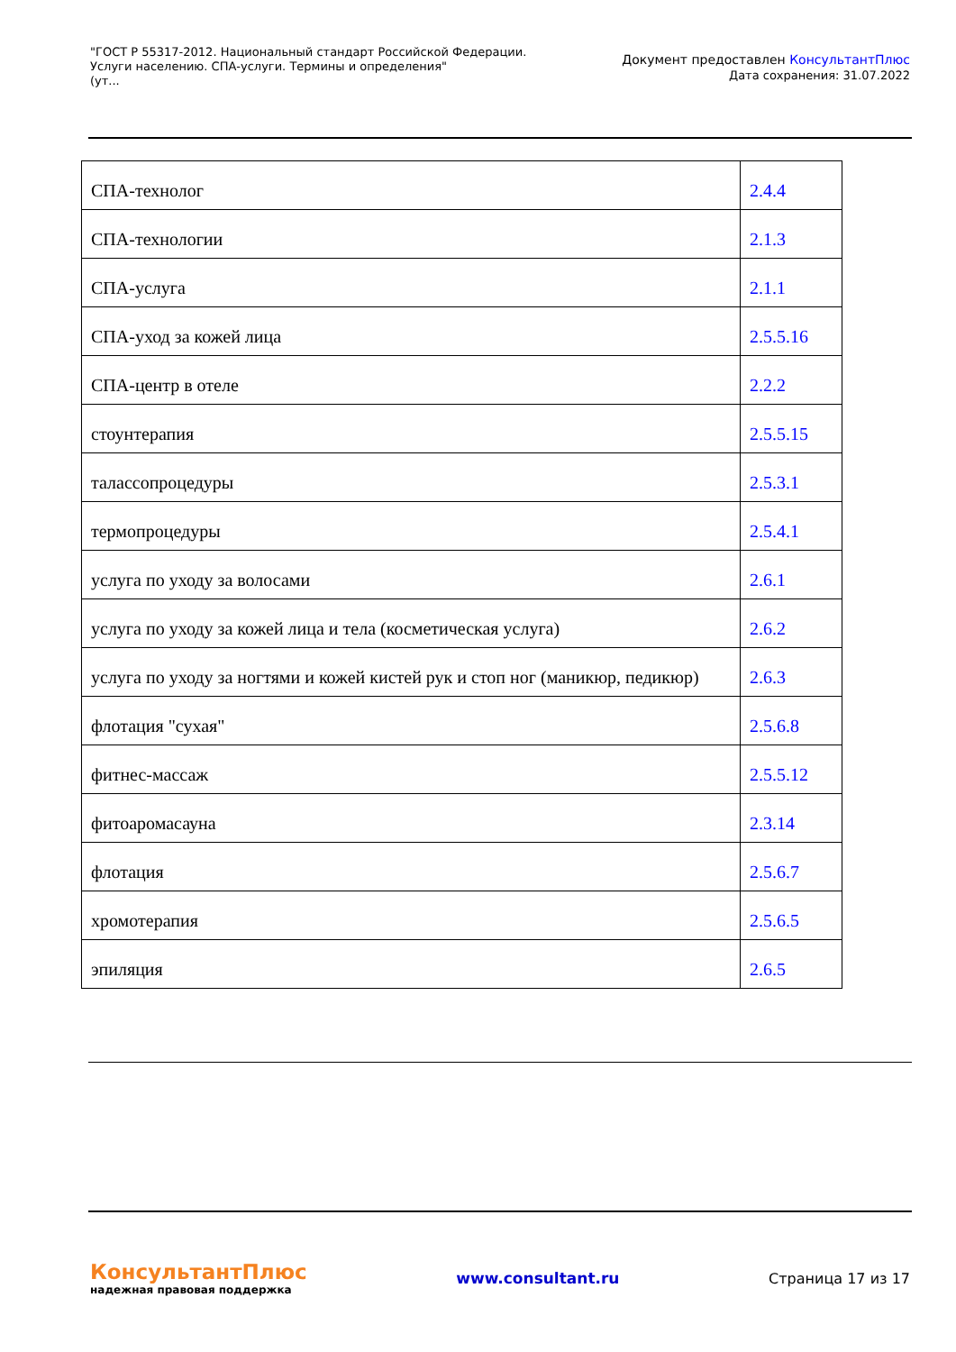"ГОСТ Р 55317-2012. Национальный стандарт Российской Федерации.
Услуги населению. СПА-услуги. Термины и определения"
(ут...
Документ предоставлен КонсультантПлюс
Дата сохранения: 31.07.2022
| СПА-технолог | 2.4.4 |
| СПА-технологии | 2.1.3 |
| СПА-услуга | 2.1.1 |
| СПА-уход за кожей лица | 2.5.5.16 |
| СПА-центр в отеле | 2.2.2 |
| стоунтерапия | 2.5.5.15 |
| талассопроцедуры | 2.5.3.1 |
| термопроцедуры | 2.5.4.1 |
| услуга по уходу за волосами | 2.6.1 |
| услуга по уходу за кожей лица и тела (косметическая услуга) | 2.6.2 |
| услуга по уходу за ногтями и кожей кистей рук и стоп ног (маникюр, педикюр) | 2.6.3 |
| флотация "сухая" | 2.5.6.8 |
| фитнес-массаж | 2.5.5.12 |
| фитоаромасауна | 2.3.14 |
| флотация | 2.5.6.7 |
| хромотерапия | 2.5.6.5 |
| эпиляция | 2.6.5 |
КонсультантПлюс
надежная правовая поддержка
www.consultant.ru Страница 17 из 17